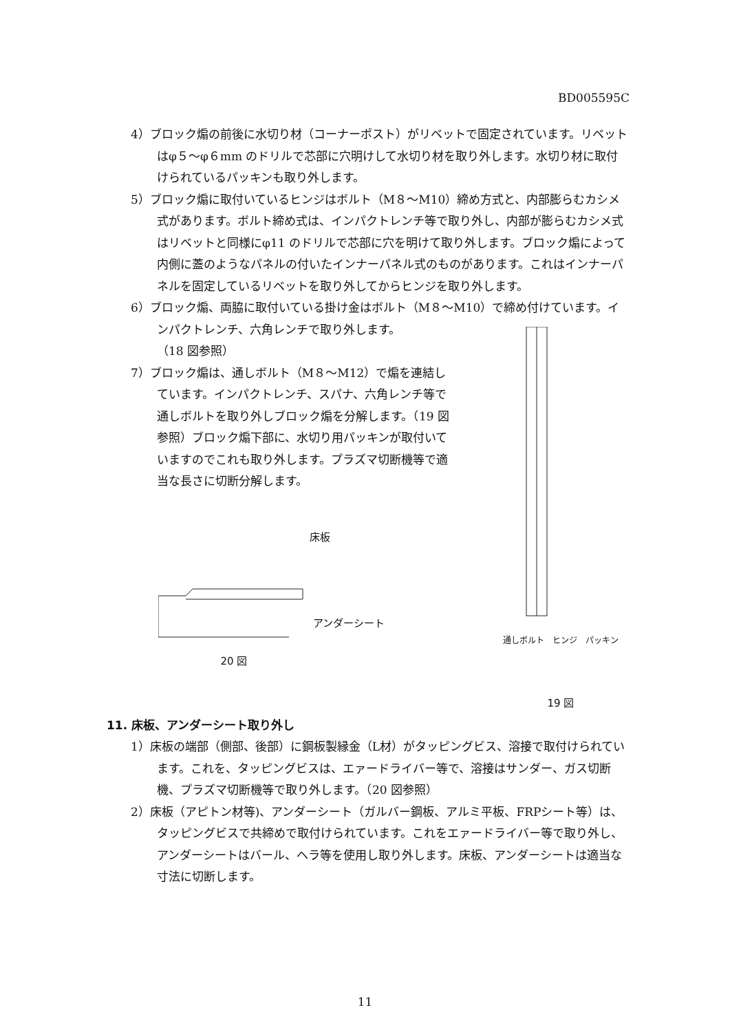BD005595C
4）ブロック煽の前後に水切り材（コーナーポスト）がリベットで固定されています。リベットはφ５～φ６mm のドリルで芯部に穴明けして水切り材を取り外します。水切り材に取付けられているパッキンも取り外します。
5）ブロック煽に取付いているヒンジはボルト（M８～M10）締め方式と、内部膨らむカシメ式があります。ボルト締め式は、インパクトレンチ等で取り外し、内部が膨らむカシメ式はリベットと同様にφ11 のドリルで芯部に穴を明けて取り外します。ブロック煽によって内側に蓋のようなパネルの付いたインナーパネル式のものがあります。これはインナーパネルを固定しているリベットを取り外してからヒンジを取り外します。
6）ブロック煽、両脇に取付いている掛け金はボルト（M８～M10）で締め付けています。インパクトレンチ、六角レンチで取り外します。
（18 図参照）
7）ブロック煽は、通しボルト（M８～M12）で煽を連結しています。インパクトレンチ、スパナ、六角レンチ等で通しボルトを取り外しブロック煽を分解します。（19 図参照）ブロック煽下部に、水切り用パッキンが取付いていますのでこれも取り外します。プラズマ切断機等で適当な長さに切断分解します。
床板
アンダーシート
20 図
通しボルト　ヒンジ　パッキン
19 図
11. 床板、アンダーシート取り外し
1）床板の端部（側部、後部）に鋼板製縁金（L材）がタッピングビス、溶接で取付けられています。これを、タッピングビスは、エァードライバー等で、溶接はサンダー、ガス切断機、プラズマ切断機等で取り外します。（20 図参照）
2）床板（アピトン材等)、アンダーシート（ガルバー鋼板、アルミ平板、FRPシート等）は、タッピングビスで共締めで取付けられています。これをエァードライバー等で取り外し、アンダーシートはバール、ヘラ等を使用し取り外します。床板、アンダーシートは適当な寸法に切断します。
11